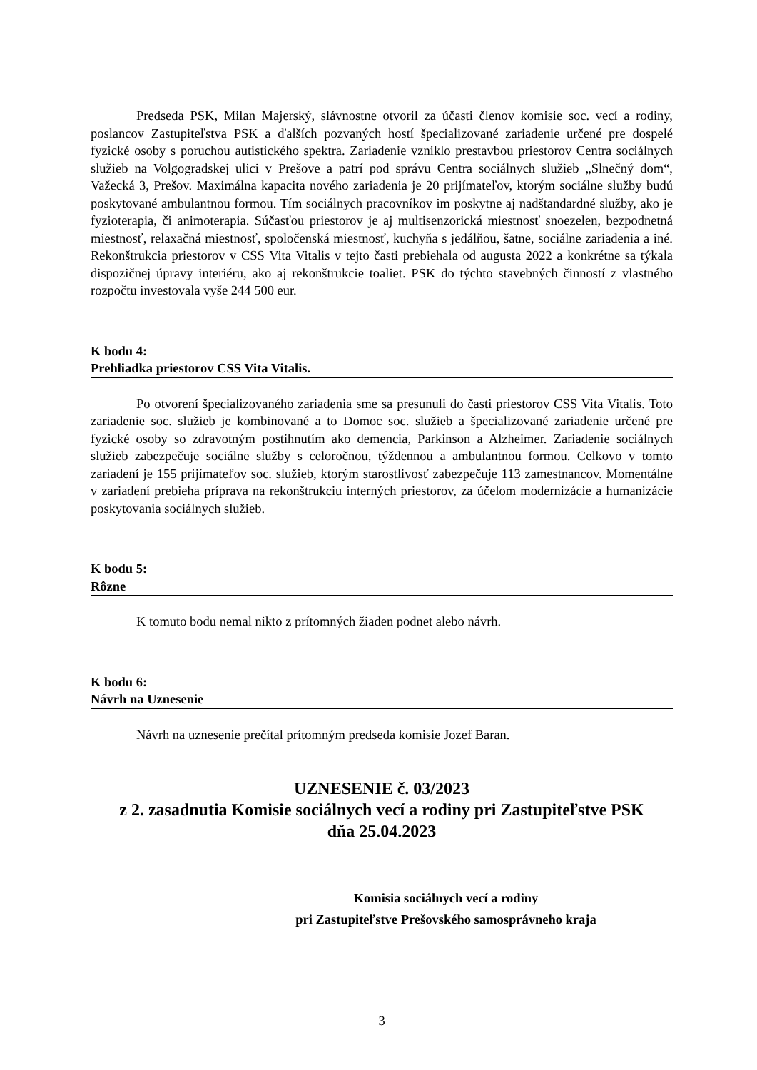Predseda PSK, Milan Majerský, slávnostne otvoril za účasti členov komisie soc. vecí a rodiny, poslancov Zastupiteľstva PSK a ďalších pozvaných hostí špecializované zariadenie určené pre dospelé fyzické osoby s poruchou autistického spektra. Zariadenie vzniklo prestavbou priestorov Centra sociálnych služieb na Volgogradskej ulici v Prešove a patrí pod správu Centra sociálnych služieb „Slnečný dom“, Važecká 3, Prešov. Maximálna kapacita nového zariadenia je 20 prijímateľov, ktorým sociálne služby budú poskytované ambulantnou formou. Tím sociálnych pracovníkov im poskytne aj nadštandardné služby, ako je fyzioterapia, či animoterapia. Súčasťou priestorov je aj multisenzorická miestnosť snoezelen, bezpodnetná miestnosť, relaxačná miestnosť, spoločenská miestnosť, kuchyňa s jedálňou, šatne, sociálne zariadenia a iné. Rekonštrukcia priestorov v CSS Vita Vitalis v tejto časti prebiehala od augusta 2022 a konkrétne sa týkala dispozičnej úpravy interiéru, ako aj rekonštrukcie toaliet. PSK do týchto stavebných činností z vlastného rozpočtu investovala vyše 244 500 eur.
K bodu 4:
Prehliadka priestorov CSS Vita Vitalis.
Po otvorení špecializovaného zariadenia sme sa presunuli do časti priestorov CSS Vita Vitalis. Toto zariadenie soc. služieb je kombinované a to Domoc soc. služieb a špecializované zariadenie určené pre fyzické osoby so zdravotným postihnutím ako demencia, Parkinson a Alzheimer. Zariadenie sociálnych služieb zabezpečuje sociálne služby s celoročnou, týždennou a ambulantnou formou. Celkovo v tomto zariadení je 155 prijímateľov soc. služieb, ktorým starostlivosť zabezpečuje 113 zamestnancov. Momentálne v zariadení prebieha príprava na rekonštrukciu interných priestorov, za účelom modernizácie a humanizácie poskytovania sociálnych služieb.
K bodu 5:
Rôzne
K tomuto bodu nemal nikto z prítomných žiaden podnet alebo návrh.
K bodu 6:
Návrh na Uznesenie
Návrh na uznesenie prečítal prítomným predseda komisie Jozef Baran.
UZNESENIE č. 03/2023
z 2. zasadnutia Komisie sociálnych vecí a rodiny pri Zastupiteľstve PSK
dňa 25.04.2023
Komisia sociálnych vecí a rodiny
pri Zastupiteľstve Prešovského samosprávneho kraja
3